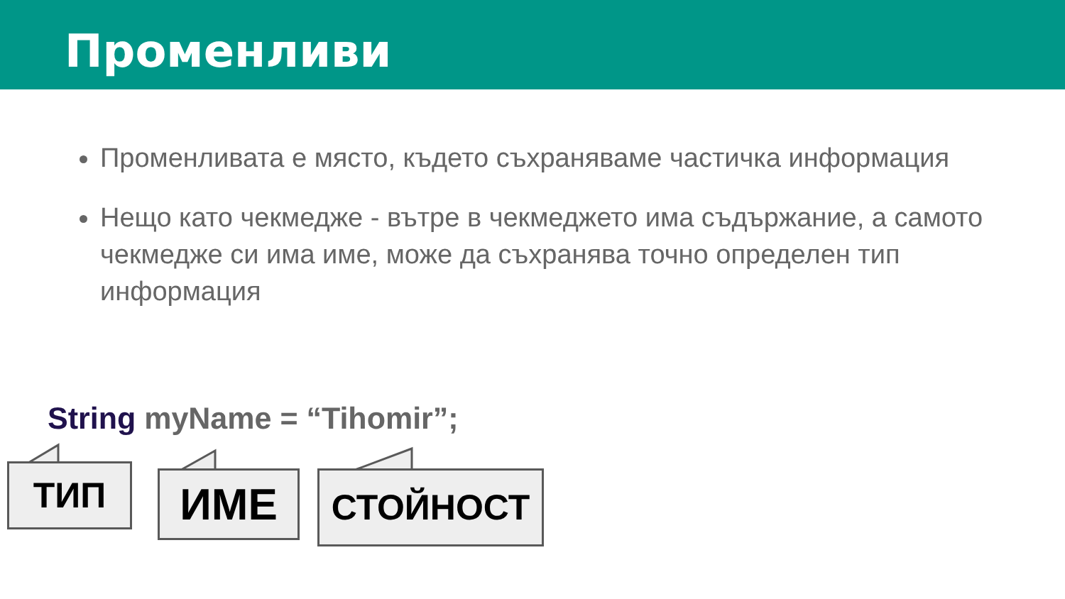Променливи
Променливата е място, където съхраняваме частичка информация
Нещо като чекмедже - вътре в чекмеджето има съдържание, а самото чекмедже си има име, може да съхранява точно определен тип информация
String myName = “Tihomir”;
ТИП ИМЕ СТОЙНОСТ